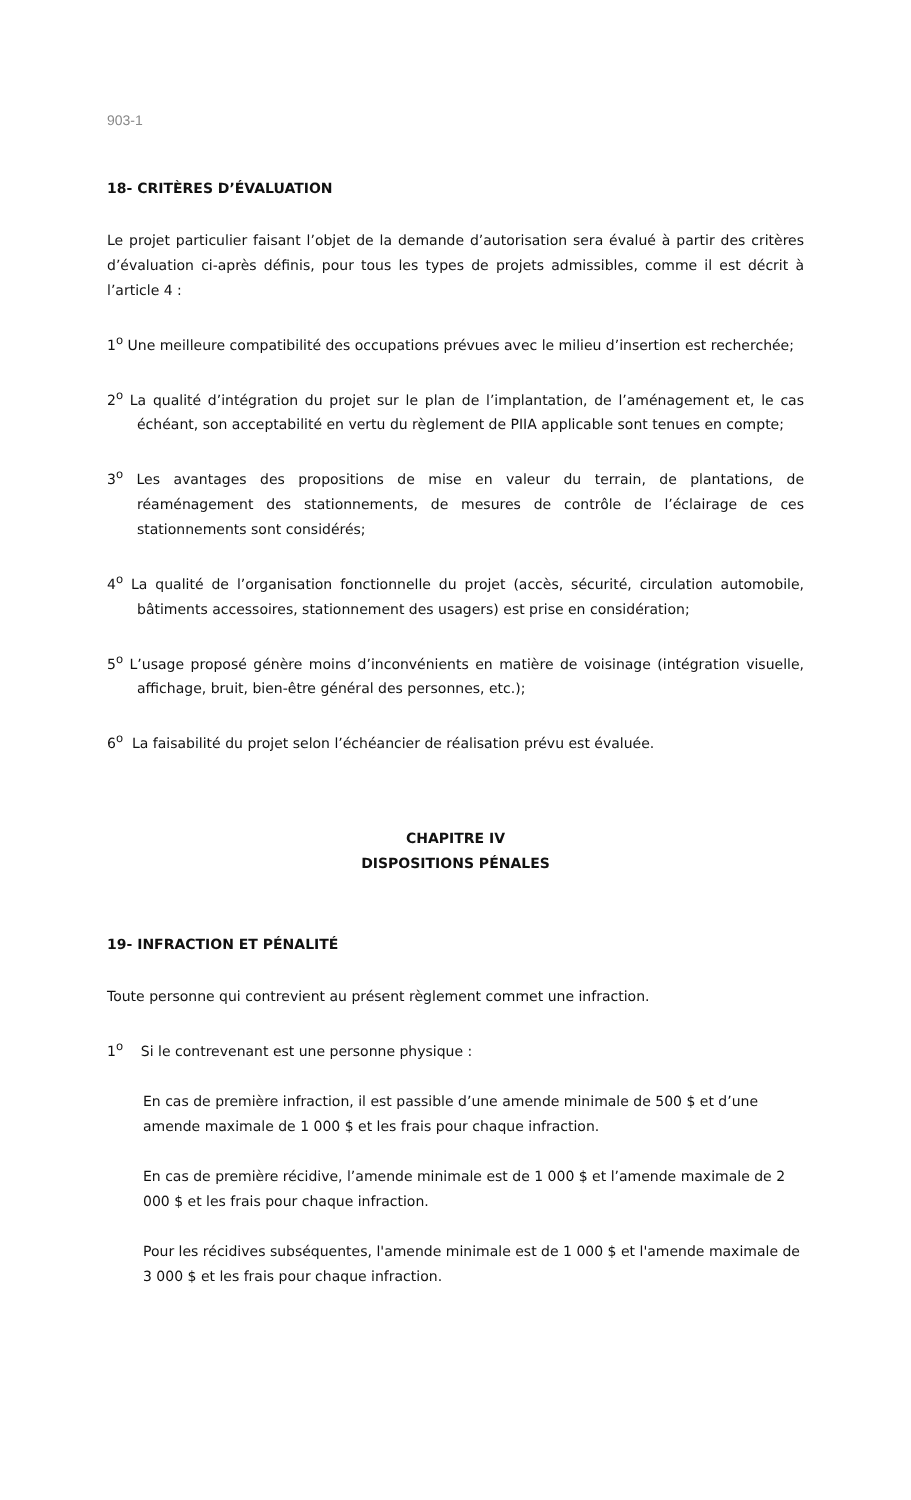903-1
18- CRITÈRES D’ÉVALUATION
Le projet particulier faisant l’objet de la demande d’autorisation sera évalué à partir des critères d’évaluation ci-après définis, pour tous les types de projets admissibles, comme il est décrit à l’article 4 :
1<sup>o</sup> Une meilleure compatibilité des occupations prévues avec le milieu d’insertion est recherchée;
2<sup>o</sup> La qualité d’intégration du projet sur le plan de l’implantation, de l’aménagement et, le cas échéant, son acceptabilité en vertu du règlement de PIIA applicable sont tenues en compte;
3<sup>o</sup> Les avantages des propositions de mise en valeur du terrain, de plantations, de réaménagement des stationnements, de mesures de contrôle de l’éclairage de ces stationnements sont considérés;
4<sup>o</sup> La qualité de l’organisation fonctionnelle du projet (accès, sécurité, circulation automobile, bâtiments accessoires, stationnement des usagers) est prise en considération;
5<sup>o</sup> L’usage proposé génère moins d’inconvénients en matière de voisinage (intégration visuelle, affichage, bruit, bien-être général des personnes, etc.);
6<sup>o</sup> La faisabilité du projet selon l’échéancier de réalisation prévu est évaluée.
CHAPITRE IV
DISPOSITIONS PÉNALES
19- INFRACTION ET PÉNALITÉ
Toute personne qui contrevient au présent règlement commet une infraction.
1<sup>o</sup> Si le contrevenant est une personne physique :
En cas de première infraction, il est passible d’une amende minimale de 500 $ et d’une amende maximale de 1 000 $ et les frais pour chaque infraction.
En cas de première récidive, l’amende minimale est de 1 000 $ et l’amende maximale de 2 000 $ et les frais pour chaque infraction.
Pour les récidives subséquentes, l'amende minimale est de 1 000 $ et l'amende maximale de 3 000 $ et les frais pour chaque infraction.